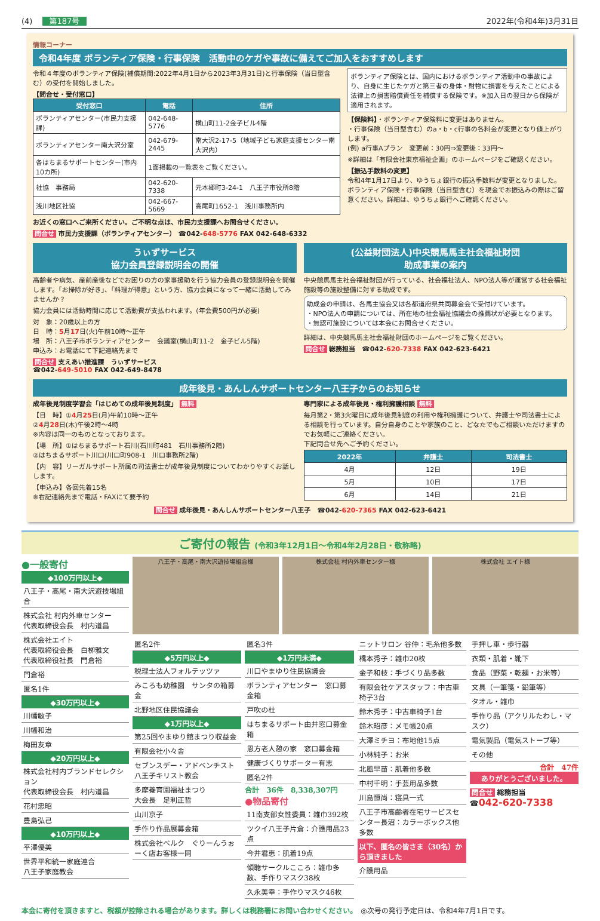(4) 第187号 2022年(令和4年)3月31日
情報コーナー
令和4年度 ボランティア保険・行事保険　活動中のケガや事故に備えてご加入をおすすめします
令和４年度のボランティア保険(補償期間:2022年4月1日から2023年3月31日)と行事保険（当日型含む）の受付を開始しました。
【問合せ・受付窓口】
| 受付窓口 | 電話 | 住所 |
| --- | --- | --- |
| ボランティアセンター(市民力支援課) | 042-648-5776 | 横山町11-2金子ビル4階 |
| ボランティアセンター南大沢分室 | 042-679-2445 | 南大沢2-17-5（地域子ども家庭支援センター南大沢内） |
| 各はちまるサポートセンター(市内10カ所) | 1面掲載の一覧表をご覧ください。 | |
| 社協 事務局 | 042-620-7338 | 元本郷町3-24-1 八王子市役所8階 |
| 浅川地区社協 | 042-667-5669 | 高尾町1652-1 浅川事務所内 |
お近くの窓口へご来所ください。ご不明な点は、市民力支援課へお問合せください。
問合せ 市民力支援課（ボランティアセンター） ☎042-648-5776 FAX 042-648-6332
ボランティア保険とは、国内におけるボランティア活動中の事故により、自身に生じたケガと第三者の身体・財物に損害を与えたことによる法律上の損害賠償責任を補償する保険です。※加入日の翌日から保険が適用されます。
【保険料】・ボランティア保険料に変更はありません。
・行事保険（当日型含む）のa・b・c行事の各料金が変更となり値上がりします。
(例) a行事Aプラン　変更前：30円⇒変更後：33円〜
※詳細は「有限会社東京福祉企画」のホームページをご確認ください。
【振込手数料の変更】
令和4年1月17日より、ゆうちょ銀行の振込手数料が変更となりました。ボランティア保険・行事保険（当日型含む）を現金でお振込みの際はご留意ください。詳細は、ゆうちょ銀行へご確認ください。
うぃずサービス
協力会員登録説明会の開催
高齢者や病気、産前産後などでお困りの方の家事援助を行う協力会員の登録説明会を開催します。「お掃除が好き」、「料理が得意」という方、協力会員になって一緒に活動してみませんか？
協力会員には活動時間に応じて活動費が支払われます。(年会費500円が必要)
対　象：20歳以上の方
日　時：5月17日(火)午前10時〜正午
場　所：八王子市ボランティアセンター　会議室(横山町11-2　金子ビル5階)
申込み：お電話にて下記連絡先まで
問合せ 支えあい推進課　うぃずサービス
☎042-649-5010 FAX 042-649-8478
(公益財団法人)中央競馬馬主社会福祉財団
助成事業の案内
中央競馬馬主社会福祉財団が行っている、社会福祉法人、NPO法人等が運営する社会福祉施設等の施設整備に対する助成です。
助成金の申請は、各馬主協会又は各都道府県共同募金会で受付けています。
・NPO法人の申請については、所在地の社会福祉協議会の推薦状が必要となります。
・無認可施設については本会にお問合せください。
詳細は、中央競馬馬主社会福祉財団のホームページをご覧ください。
問合せ 総務担当　☎042-620-7338 FAX 042-623-6421
成年後見・あんしんサポートセンター八王子からのお知らせ
成年後見制度学習会「はじめての成年後見制度」 無料
【日　時】①4月25日(月)午前10時〜正午
②4月28日(木)午後2時〜4時
※内容は同一のものとなっております。
【場　所】①はちまるサポート石川(石川町481　石川事務所2階)
②はちまるサポート川口(川口町908-1　川口事務所2階)
【内　容】リーガルサポート所属の司法書士が成年後見制度についてわかりやすくお話しします。
【申込み】各回先着15名
※右記連絡先まで電話・FAXにて要予約
専門家による成年後見・権利擁護相談 無料
毎月第2・第3火曜日に成年後見制度の利用や権利擁護について、弁護士や司法書士による相談を行っています。自分自身のことや家族のこと、どなたでもご相談いただけますのでお気軽にご連絡ください。
下記問合せ先へご予約ください。
| 2022年 | 弁護士 | 司法書士 |
| --- | --- | --- |
| 4月 | 12日 | 19日 |
| 5月 | 10日 | 17日 |
| 6月 | 14日 | 21日 |
問合せ 成年後見・あんしんサポートセンター八王子　☎042-620-7365 FAX 042-623-6421
ご寄付の報告 (令和3年12月1日〜令和4年2月28日・敬称略)
●一般寄付
◆100万円以上◆
八王子・高尾・南大沢遊技場組合
株式会社 村内外車センター
代表取締役会長　村内道昌
株式会社エイト
代表取締役会長　白栁雅文
代表取締役社長　門倉裕
門倉裕
匿名1件
◆30万円以上◆
川幡敏子
川幡和治
梅田友章
◆20万円以上◆
株式会社村内ブランドセレクション
代表取締役会長　村内道昌
花村忠昭
豊島弘己
◆10万円以上◆
平澤優美
世界平和統一家庭連合
八王子家庭教会
八王子・高尾・南大沢遊技場組合様 株式会社 村内外車センター様 株式会社 エイト様
匿名2件
◆5万円以上◆
税理士法人フォルテッツァ
みころも幼稚園　サンタの箱募金
北野地区住民協議会
◆1万円以上◆
第25回やまゆり館まつり収益金
有限会社小々舎
セブンスデー・アドベンチスト八王子キリスト教会
多摩養育園福祉まつり
大会長　足利正哲
山川京子
手作り作品展募金箱
株式会社ベルク　ぐりーんうぉーく店お客様一同
匿名3件
◆1万円未満◆
川口やまゆり住民協議会
ボランティアセンター　窓口募金箱
戸吹の杜
はちまるサポート由井窓口募金箱
恩方老人憩の家　窓口募金箱
健康づくりサポーター有志
匿名2件
合計　36件　8,338,307円
●物品寄付
11南支部女性委員：雑巾392枚
ツクイ八王子片倉：介護用品23点
今井君恵：肌着19点
傾聴サークルこころ：雑巾多数、手作りマスク38枚
久永美幸：手作りマスク46枚
ニットサロン 谷仲：毛糸他多数
橋本秀子：雑巾20枚
金子和枝：手づくり品多数
有限会社ケアスタッフ：中古車椅子3台
鈴木秀子：中古車椅子1台
鈴木昭彦：メモ帳20点
大澤ミチヨ：布地他15点
小林純子：お米
北風早苗：肌着他多数
中村千明：手芸用品多数
川島恒尚：寝具一式
八王子市高齢者在宅サービスセンター長沼：カラーボックス他多数
以下、匿名の皆さま（30名）から頂きました
介護用品
手押し車・歩行器
衣類・肌着・靴下
食品（野菜・乾麺・お米等）
文具（一筆箋・鉛筆等）
タオル・雑巾
手作り品（アクリルたわし・マスク）
電気製品（電気ストーブ等）
その他
合計　47件
ありがとうございました。
問合せ 総務担当
☎042-620-7338
本会に寄付を頂きますと、税額が控除される場合があります。詳しくは税務署にお問い合わせください。　◎次号の発行予定日は、令和4年7月1日です。